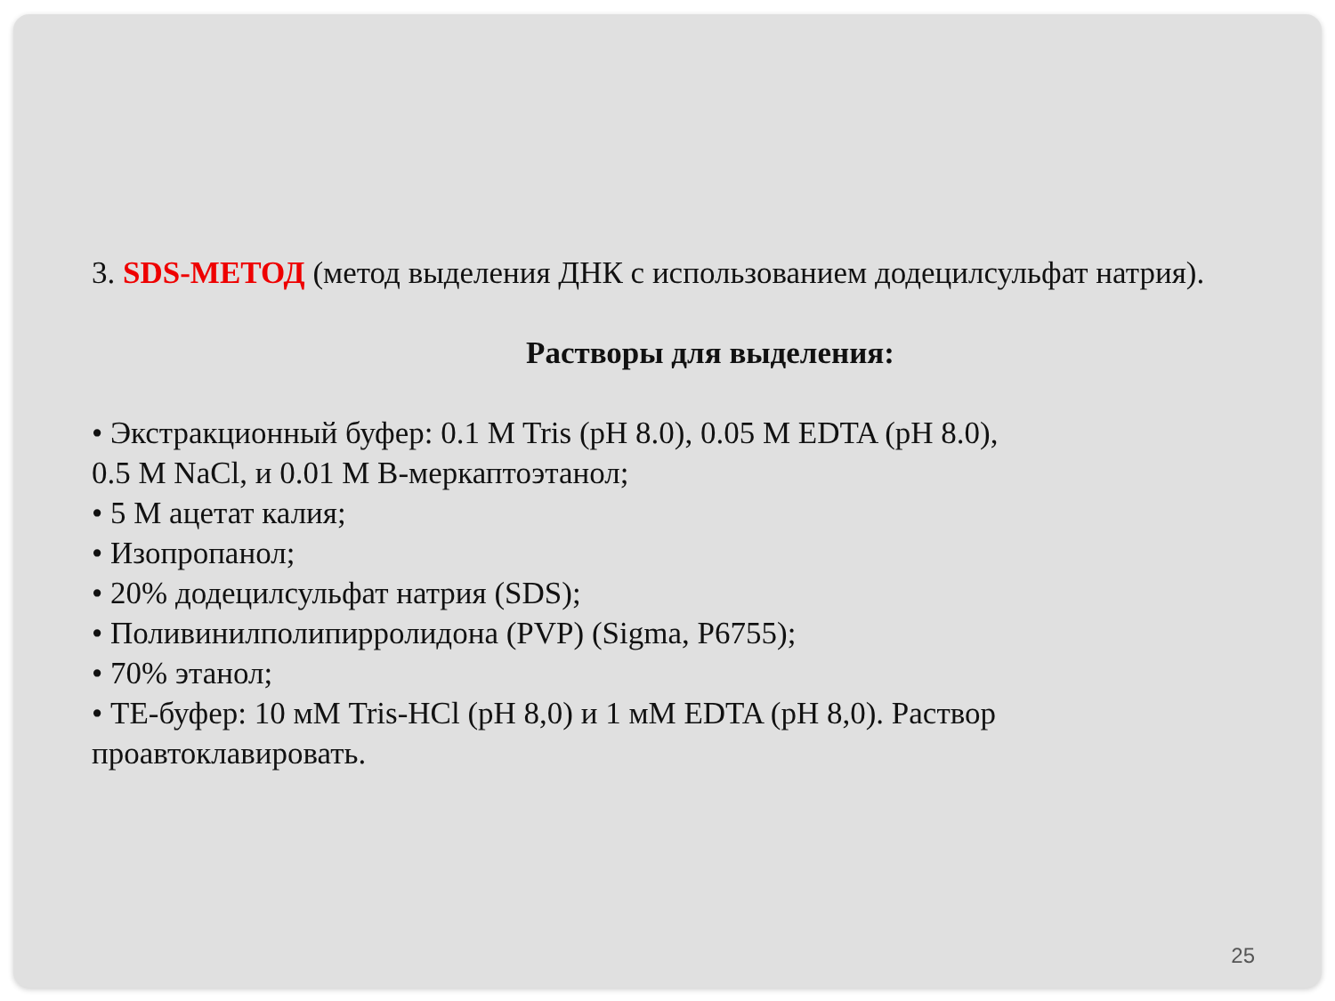3. SDS-МЕТОД (метод выделения ДНК с использованием додецилсульфат натрия).
Растворы для выделения:
• Экстракционный буфер: 0.1 M Tris (pH 8.0), 0.05 M EDTA (pH 8.0),
0.5 M NaCl, и 0.01 M B-меркаптоэтанол;
• 5 M ацетат калия;
• Изопропанол;
• 20% додецилсульфат натрия (SDS);
• Поливинилполипирролидона (PVP) (Sigma, P6755);
• 70% этанол;
• ТЕ-буфер: 10 мМ Tris-HCl (pH 8,0) и 1 мМ EDTA (pH 8,0). Раствор
проавтоклавировать.
25